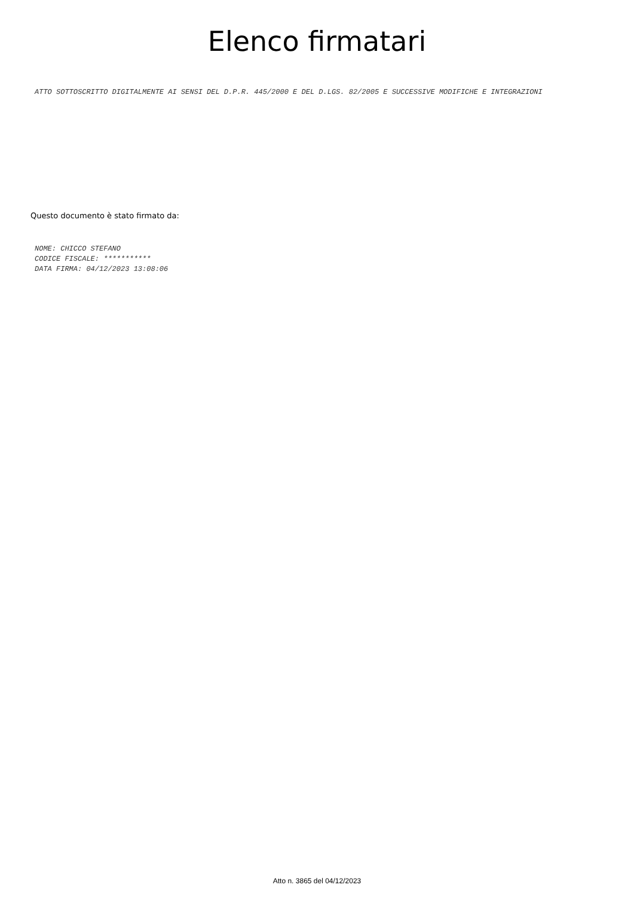Elenco firmatari
ATTO SOTTOSCRITTO DIGITALMENTE AI SENSI DEL D.P.R. 445/2000 E DEL D.LGS. 82/2005 E SUCCESSIVE MODIFICHE E INTEGRAZIONI
Questo documento è stato firmato da:
NOME: CHICCO STEFANO
CODICE FISCALE: ***********
DATA FIRMA: 04/12/2023 13:08:06
Atto n. 3865 del 04/12/2023